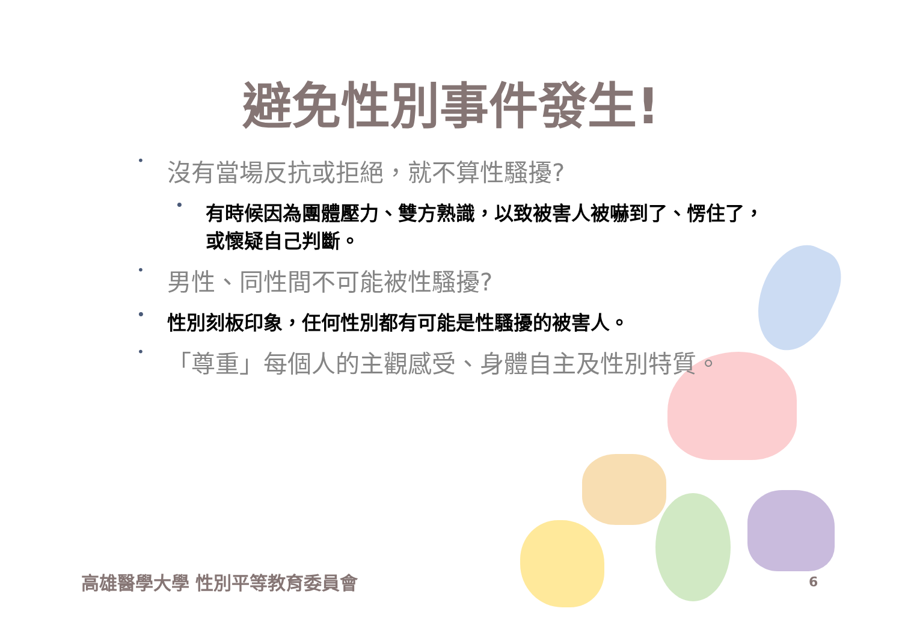避免性別事件發生!
• 沒有當場反抗或拒絕，就不算性騷擾?
• 有時候因為團體壓力、雙方熟識，以致被害人被嚇到了、愣住了，或懷疑自己判斷。
• 男性、同性間不可能被性騷擾?
• 性別刻板印象，任何性別都有可能是性騷擾的被害人。
• 「尊重」每個人的主觀感受、身體自主及性別特質。
高雄醫學大學 性別平等教育委員會 6